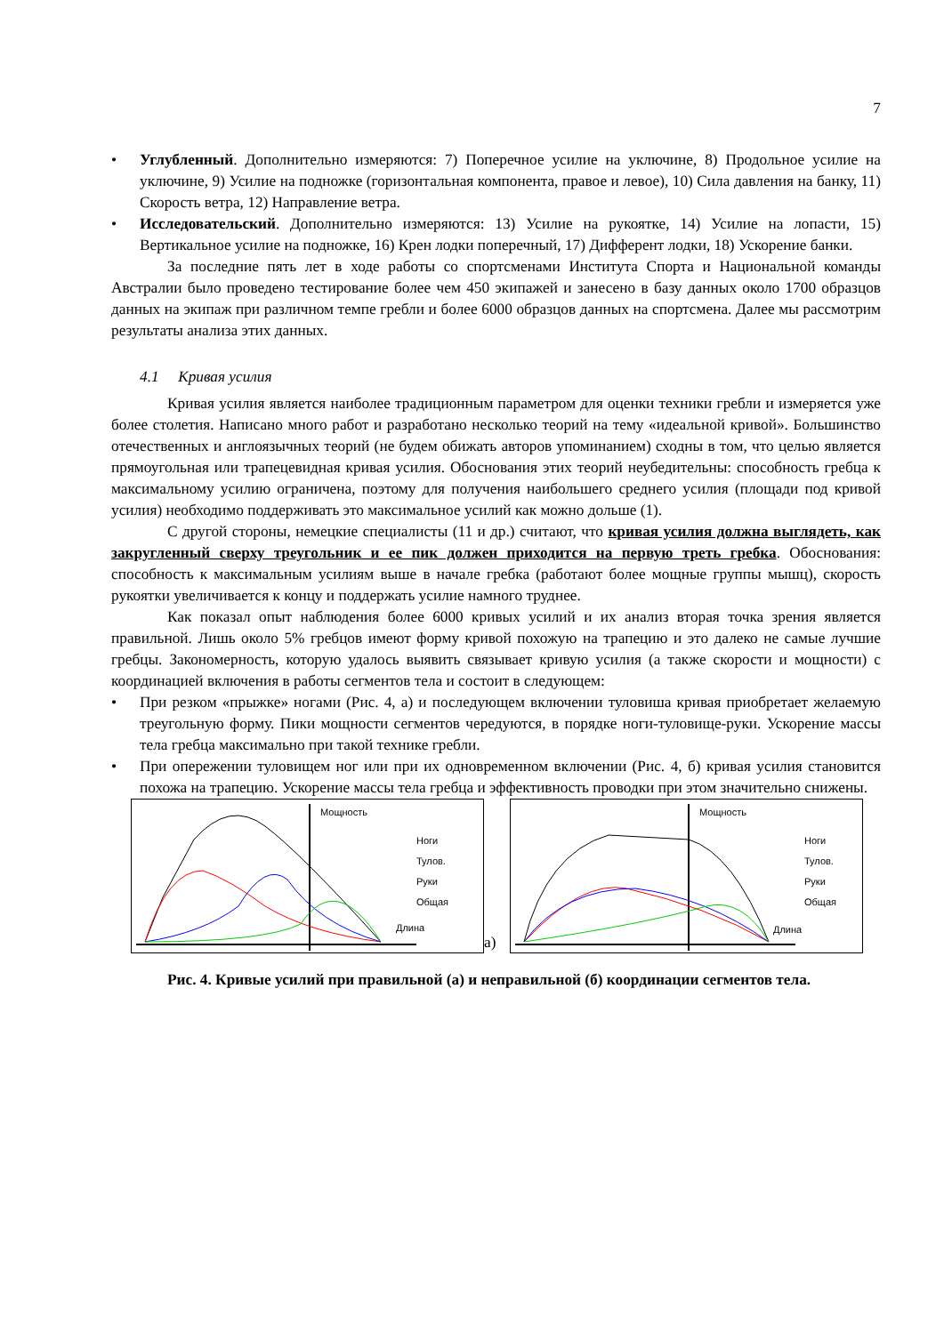7
• Углубленный. Дополнительно измеряются: 7) Поперечное усилие на уключине, 8) Продольное усилие на уключине, 9) Усилие на подножке (горизонтальная компонента, правое и левое), 10) Сила давления на банку, 11) Скорость ветра, 12) Направление ветра.
• Исследовательский. Дополнительно измеряются: 13) Усилие на рукоятке, 14) Усилие на лопасти, 15) Вертикальное усилие на подножке, 16) Крен лодки поперечный, 17) Дифферент лодки, 18) Ускорение банки.
За последние пять лет в ходе работы со спортсменами Института Спорта и Национальной команды Австралии было проведено тестирование более чем 450 экипажей и занесено в базу данных около 1700 образцов данных на экипаж при различном темпе гребли и более 6000 образцов данных на спортсмена. Далее мы рассмотрим результаты анализа этих данных.
4.1 Кривая усилия
Кривая усилия является наиболее традиционным параметром для оценки техники гребли и измеряется уже более столетия. Написано много работ и разработано несколько теорий на тему «идеальной кривой». Большинство отечественных и англоязычных теорий (не будем обижать авторов упоминанием) сходны в том, что целью является прямоугольная или трапецевидная кривая усилия. Обоснования этих теорий неубедительны: способность гребца к максимальному усилию ограничена, поэтому для получения наибольшего среднего усилия (площади под кривой усилия) необходимо поддерживать это максимальное усилий как можно дольше (1).
С другой стороны, немецкие специалисты (11 и др.) считают, что кривая усилия должна выглядеть, как закругленный сверху треугольник и ее пик должен приходится на первую треть гребка. Обоснования: способность к максимальным усилиям выше в начале гребка (работают более мощные группы мышц), скорость рукоятки увеличивается к концу и поддержать усилие намного труднее.
Как показал опыт наблюдения более 6000 кривых усилий и их анализ вторая точка зрения является правильной. Лишь около 5% гребцов имеют форму кривой похожую на трапецию и это далеко не самые лучшие гребцы. Закономерность, которую удалось выявить связывает кривую усилия (а также скорости и мощности) с координацией включения в работы сегментов тела и состоит в следующем:
• При резком «прыжке» ногами (Рис. 4, а) и последующем включении туловиша кривая приобретает желаемую треугольную форму. Пики мощности сегментов чередуются, в порядке ноги-туловище-руки. Ускорение массы тела гребца максимально при такой технике гребли.
• При опережении туловищем ног или при их одновременном включении (Рис. 4, б) кривая усилия становится похожа на трапецию. Ускорение массы тела гребца и эффективность проводки при этом значительно снижены.
Мощность
Ноги
Тулов.
Руки
Общая
Длина
а)
Мощность
Ноги
Тулов.
Руки
Общая
Длина
Рис. 4. Кривые усилий при правильной (а) и неправильной (б) координации сегментов тела.